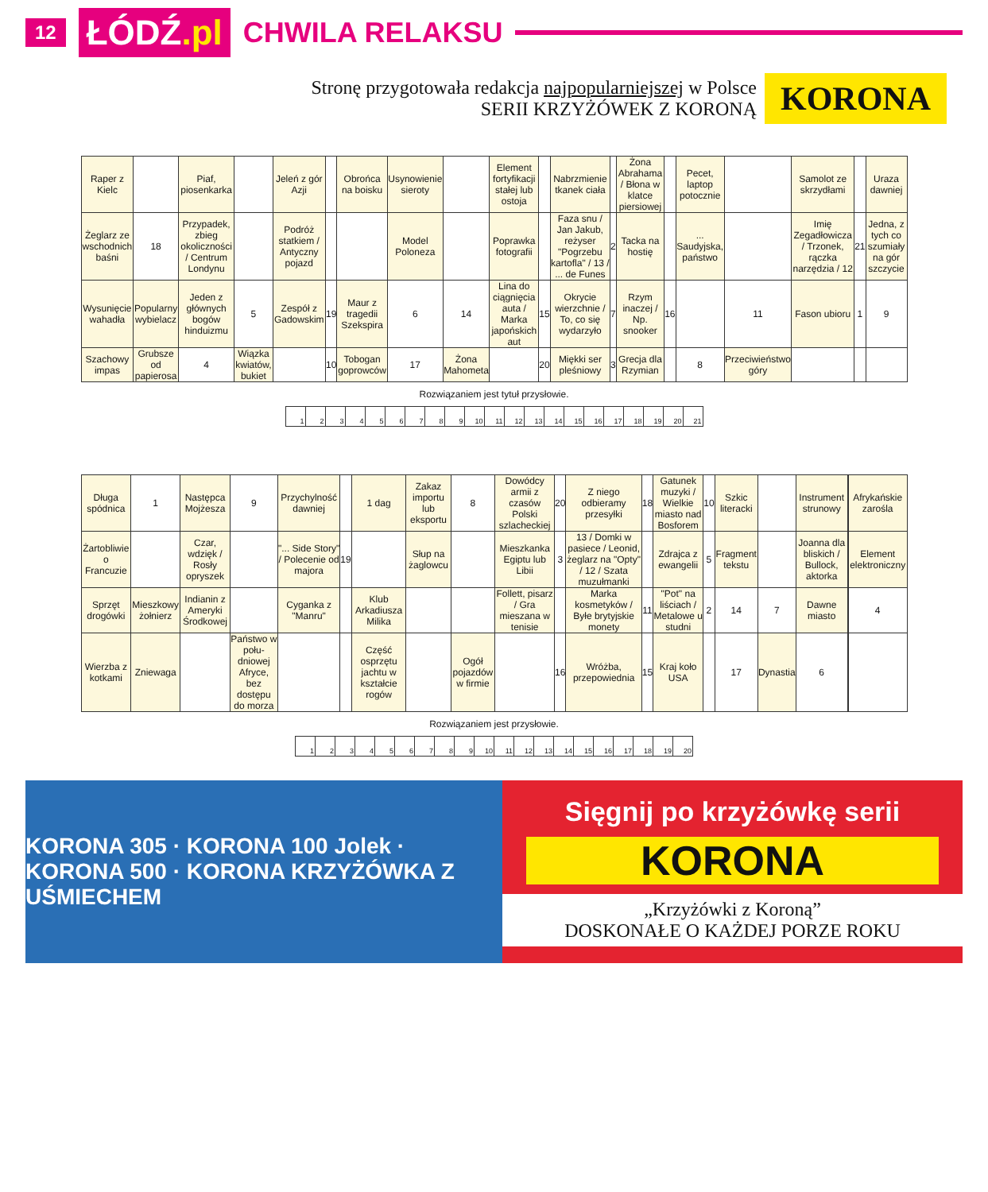12
ŁÓDŹ.pl
CHWILA RELAKSU
Stronę przygotowała redakcja najpopularniejszej w Polsce
SERII KRZYŻÓWEK Z KORONĄ
KORONA
| Raper z Kielc | | Piaf, piosenkarka | | Jeleń z gór Azji | | Obrońca na boisku | Usynowienie sieroty | | Element fortyfikacji stałej lub ostoja | | Nabrzmienie tkanek ciała | | Żona Abrahama / Błona w klatce piersiowej | | Pecet, laptop potocznie | | Samolot ze skrzydłami | | Uraza dawniej |
| Żeglarz ze wschodnich baśni | 18 | Przypadek, zbieg okoliczności / Centrum Londynu | | Podróż statkiem / Antyczny pojazd | | | Model Poloneza | | Poprawka fotografii | | Faza snu / Jan Jakub, reżyser "Pogrzebu kartofla" / 13 / ... de Funes | 2 | Tacka na hostię | | ... Saudyjska, państwo | | Imię Zegadłowicza / Trzonek, rączka narzędzia / 12 | 21 | Jedna, z tych co szumiały na gór szczycie |
| Wysunięcie wahadła | Popularny wybielacz | Jeden z głównych bogów hinduizmu | 5 | Zespół z Gadowskim | 19 | Maur z tragedii Szekspira | 6 | 14 | Lina do ciągnięcia auta / Marka japońskich aut | 15 | Okrycie wierzchnie / To, co się wydarzyło | 7 | Rzym inaczej / Np. snooker | 16 | | 11 | Fason ubioru | 1 | 9 |
| Szachowy impas | Grubsze od papierosa | 4 | Wiązka kwiatów, bukiet | | 10 | Tobogan goprowców | 17 | Żona Mahometa | | 20 | Miękki ser pleśniowy | 3 | Grecja dla Rzymian | | 8 | Przeciwieństwo góry | | | |
Rozwiązaniem jest tytuł przysłowie.
| 1 | 2 | 3 | 4 | 5 | 6 | 7 | 8 | 9 | 10 | 11 | 12 | 13 | 14 | 15 | 16 | 17 | 18 | 19 | 20 | 21 |
| Długa spódnica | 1 | Następca Mojżesza | 9 | Przychylność dawniej | | 1 dag | Zakaz importu lub eksportu | 8 | Dowódcy armii z czasów Polski szlacheckiej | 20 | Z niego odbieramy przesyłki | 18 | Gatunek muzyki / Wielkie miasto nad Bosforem | 10 | Szkic literacki | | Instrument strunowy | | Afrykańskie zarośla |
| Żartobliwie o Francuzie | | Czar, wdzięk / Rosły opryszek | | "... Side Story" / Polecenie od majora | 19 | | Słup na żaglowcu | | Mieszkanka Egiptu lub Libii | 3 | 13 / Domki w pasiece / Leonid, żeglarz na "Opty" / 12 / Szata muzułmanki | | Zdrajca z ewangelii | 5 | Fragment tekstu | | Joanna dla bliskich / Bullock, aktorka | | Element elektroniczny |
| Sprzęt drogówki | Mieszkowy żołnierz | Indianin z Ameryki Środkowej | | Cyganka z "Manru" | | Klub Arkadiusza Milika | | | Follett, pisarz / Gra mieszana w tenisie | | Marka kosmetyków / Byłe brytyjskie monety | 11 | "Pot" na liściach / Metalowe u studni | 2 | 14 | 7 | Dawne miasto | | 4 |
| Wierzba z kotkami | Zniewaga | | Państwo w połu­dniowej Afryce, bez dostępu do morza | | | Część osprzętu jachtu w kształcie rogów | | Ogół pojazdów w firmie | | 16 | Wróżba, przepowiednia | 15 | Kraj koło USA | | 17 | Dynastia | 6 | | |
Rozwiązaniem jest przysłowie.
| 1 | 2 | 3 | 4 | 5 | 6 | 7 | 8 | 9 | 10 | 11 | 12 | 13 | 14 | 15 | 16 | 17 | 18 | 19 | 20 |
KORONA 305 · KORONA 100 Jolek · KORONA 500 · KORONA KRZYŻÓWKA Z UŚMIECHEM
Sięgnij po krzyżówkę serii
KORONA
„Krzyżówki z Koroną”
DOSKONAŁE O KAŻDEJ PORZE ROKU